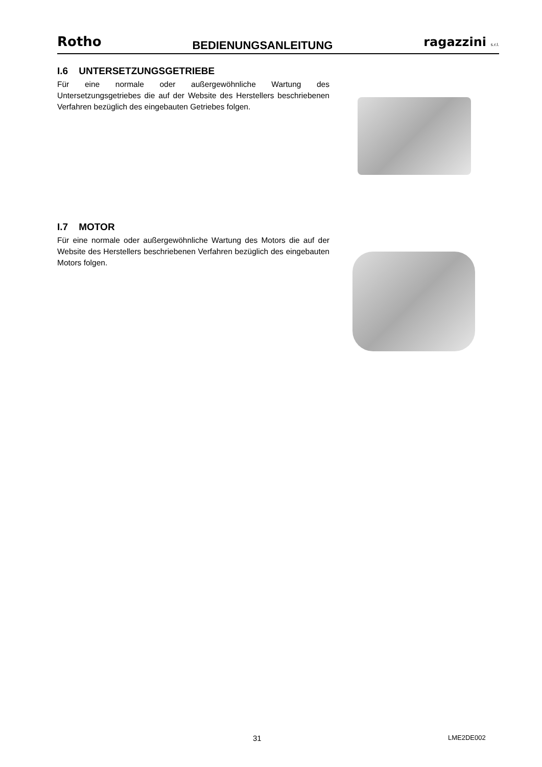Rotho BEDIENUNGSANLEITUNG ragazzini s.r.l.
I.6 UNTERSETZUNGSGETRIEBE
Für eine normale oder außergewöhnliche Wartung des Untersetzungsgetriebes die auf der Website des Herstellers beschriebenen Verfahren bezüglich des eingebauten Getriebes folgen.
I.7 MOTOR
Für eine normale oder außergewöhnliche Wartung des Motors die auf der Website des Herstellers beschriebenen Verfahren bezüglich des eingebauten Motors folgen.
31 LME2DE002